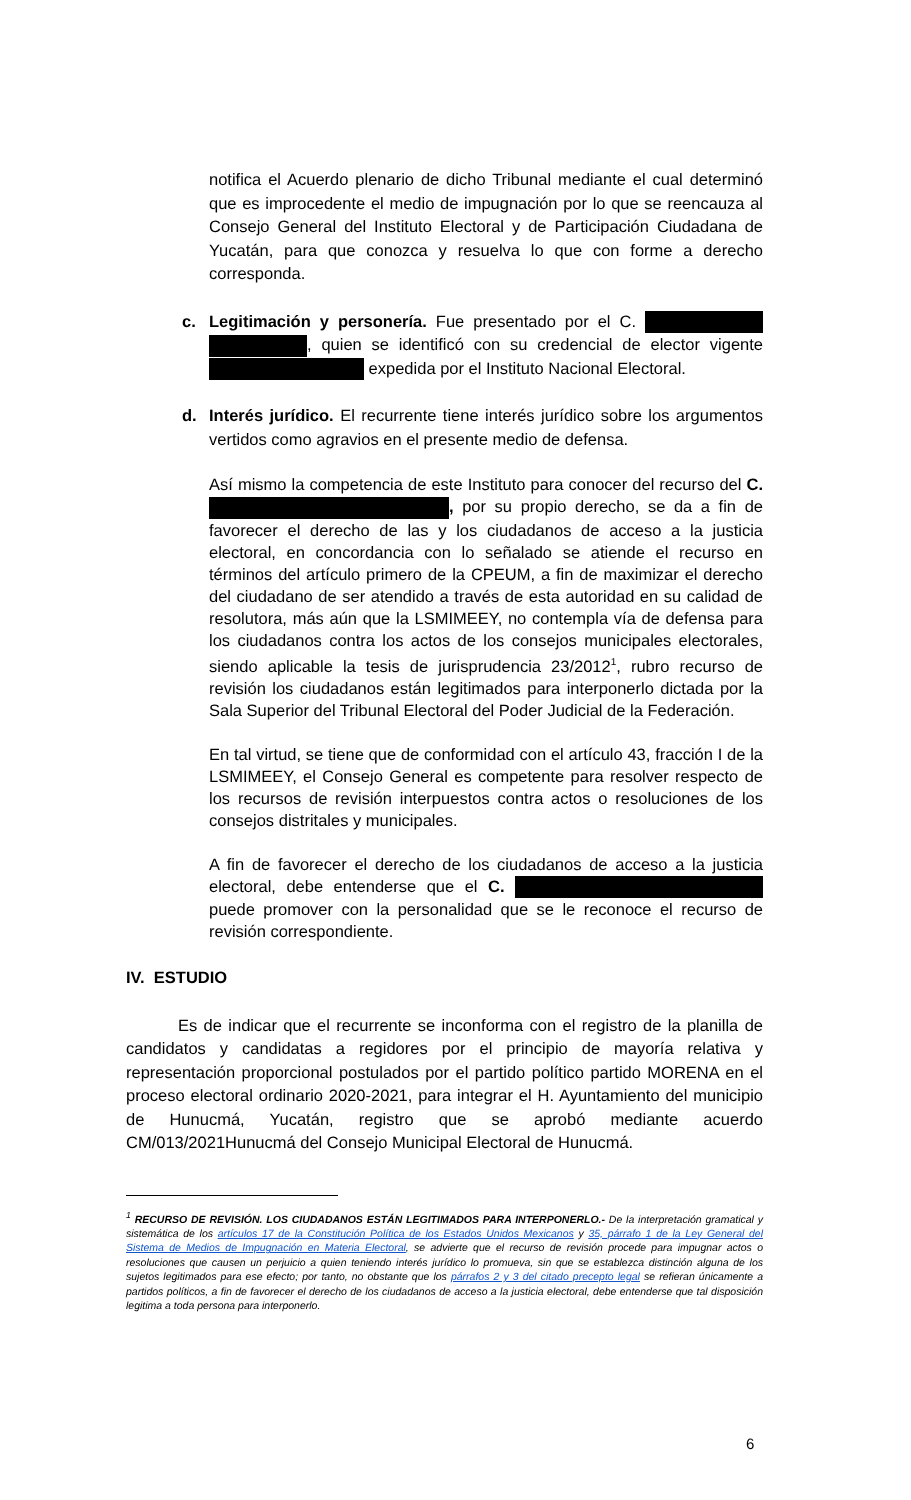notifica el Acuerdo plenario de dicho Tribunal mediante el cual determinó que es improcedente el medio de impugnación por lo que se reencauza al Consejo General del Instituto Electoral y de Participación Ciudadana de Yucatán, para que conozca y resuelva lo que con forme a derecho corresponda.
c. Legitimación y personería. Fue presentado por el C. , quien se identificó con su credencial de elector vigente expedida por el Instituto Nacional Electoral.
d. Interés jurídico. El recurrente tiene interés jurídico sobre los argumentos vertidos como agravios en el presente medio de defensa.
Así mismo la competencia de este Instituto para conocer del recurso del C. , por su propio derecho, se da a fin de favorecer el derecho de las y los ciudadanos de acceso a la justicia electoral, en concordancia con lo señalado se atiende el recurso en términos del artículo primero de la CPEUM, a fin de maximizar el derecho del ciudadano de ser atendido a través de esta autoridad en su calidad de resolutora, más aún que la LSMIMEEY, no contempla vía de defensa para los ciudadanos contra los actos de los consejos municipales electorales, siendo aplicable la tesis de jurisprudencia 23/2012<sup>1</sup>, rubro recurso de revisión los ciudadanos están legitimados para interponerlo dictada por la Sala Superior del Tribunal Electoral del Poder Judicial de la Federación.
En tal virtud, se tiene que de conformidad con el artículo 43, fracción I de la LSMIMEEY, el Consejo General es competente para resolver respecto de los recursos de revisión interpuestos contra actos o resoluciones de los consejos distritales y municipales.
A fin de favorecer el derecho de los ciudadanos de acceso a la justicia electoral, debe entenderse que el C. puede promover con la personalidad que se le reconoce el recurso de revisión correspondiente.
IV. ESTUDIO
Es de indicar que el recurrente se inconforma con el registro de la planilla de candidatos y candidatas a regidores por el principio de mayoría relativa y representación proporcional postulados por el partido político partido MORENA en el proceso electoral ordinario 2020-2021, para integrar el H. Ayuntamiento del municipio de Hunucmá, Yucatán, registro que se aprobó mediante acuerdo CM/013/2021Hunucmá del Consejo Municipal Electoral de Hunucmá.
<sup>1</sup> RECURSO DE REVISIÓN. LOS CIUDADANOS ESTÁN LEGITIMADOS PARA INTERPONERLO.- De la interpretación gramatical y sistemática de los artículos 17 de la Constitución Política de los Estados Unidos Mexicanos y 35, párrafo 1 de la Ley General del Sistema de Medios de Impugnación en Materia Electoral, se advierte que el recurso de revisión procede para impugnar actos o resoluciones que causen un perjuicio a quien teniendo interés jurídico lo promueva, sin que se establezca distinción alguna de los sujetos legitimados para ese efecto; por tanto, no obstante que los párrafos 2 y 3 del citado precepto legal se refieran únicamente a partidos políticos, a fin de favorecer el derecho de los ciudadanos de acceso a la justicia electoral, debe entenderse que tal disposición legitima a toda persona para interponerlo.
6